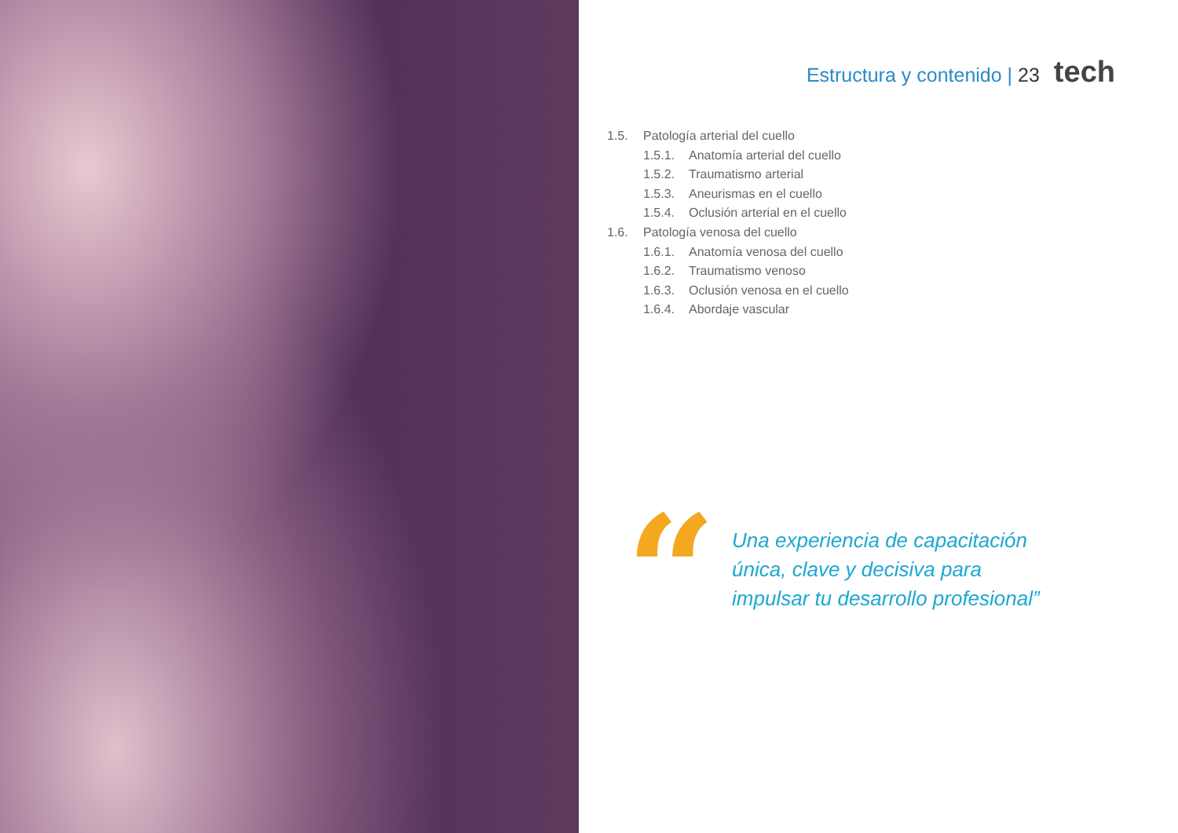Estructura y contenido | 23 tech
1.5. Patología arterial del cuello
1.5.1. Anatomía arterial del cuello
1.5.2. Traumatismo arterial
1.5.3. Aneurismas en el cuello
1.5.4. Oclusión arterial en el cuello
1.6. Patología venosa del cuello
1.6.1. Anatomía venosa del cuello
1.6.2. Traumatismo venoso
1.6.3. Oclusión venosa en el cuello
1.6.4. Abordaje vascular
“
Una experiencia de capacitación
única, clave y decisiva para
impulsar tu desarrollo profesional”